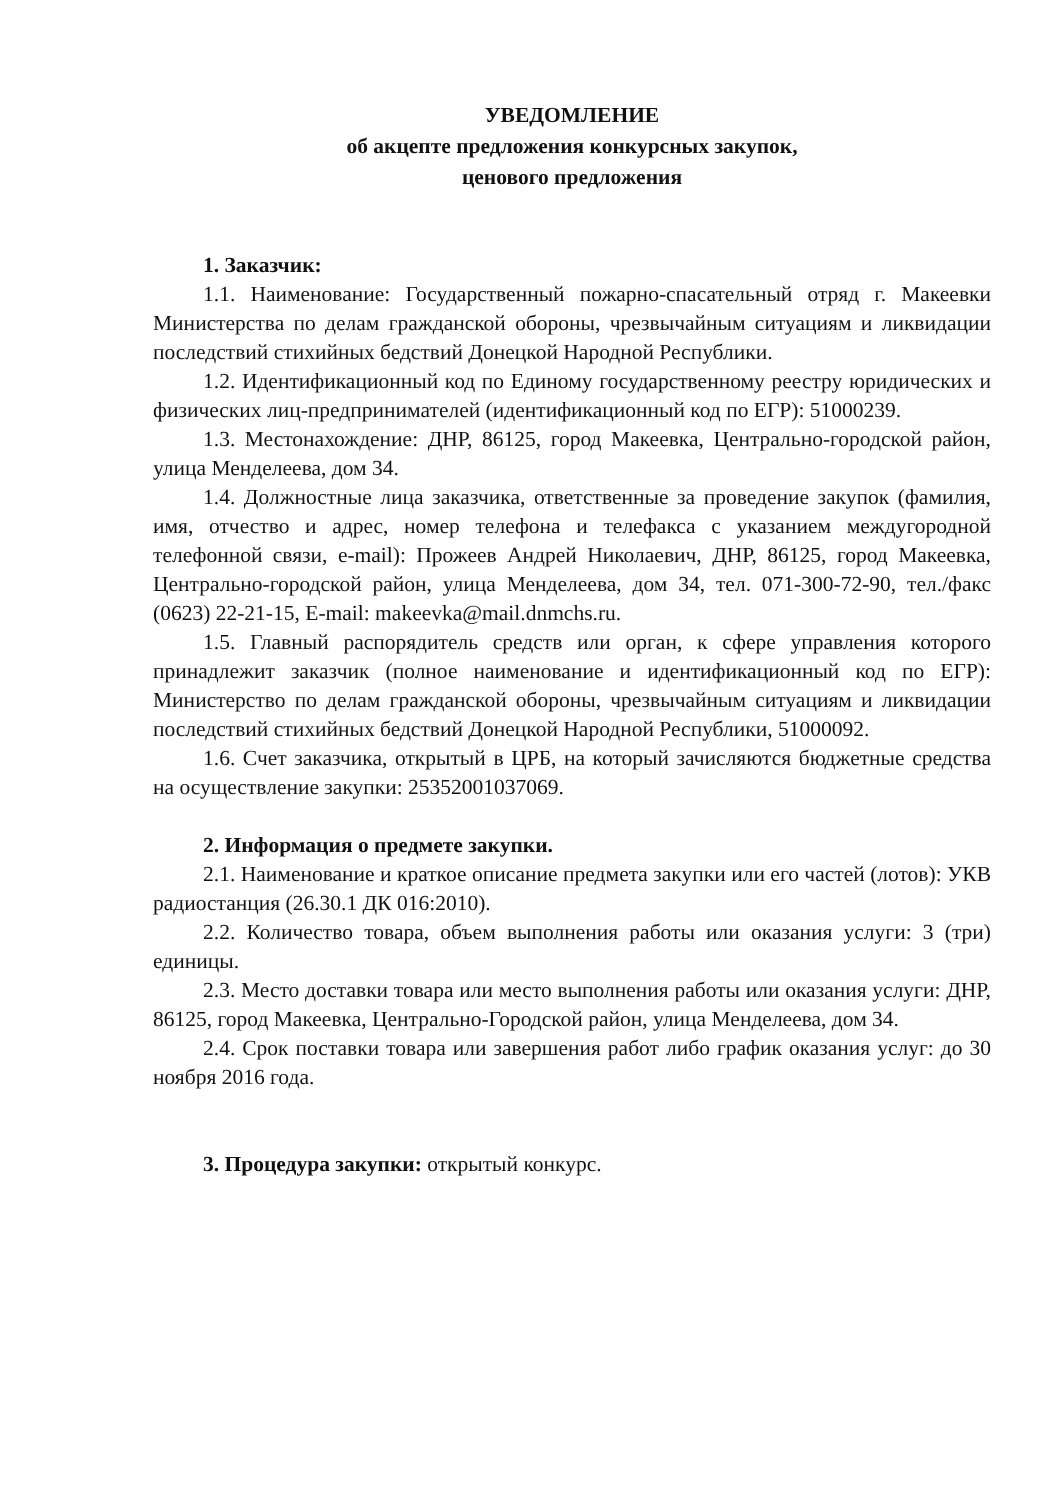УВЕДОМЛЕНИЕ
об акцепте предложения конкурсных закупок,
ценового предложения
1. Заказчик:
1.1. Наименование: Государственный пожарно-спасательный отряд г. Макеевки Министерства по делам гражданской обороны, чрезвычайным ситуациям и ликвидации последствий стихийных бедствий Донецкой Народной Республики.
1.2. Идентификационный код по Единому государственному реестру юридических и физических лиц-предпринимателей (идентификационный код по ЕГР): 51000239.
1.3. Местонахождение: ДНР, 86125, город Макеевка, Центрально-городской район, улица Менделеева, дом 34.
1.4. Должностные лица заказчика, ответственные за проведение закупок (фамилия, имя, отчество и адрес, номер телефона и телефакса с указанием междугородной телефонной связи, e-mail): Прожеев Андрей Николаевич, ДНР, 86125, город Макеевка, Центрально-городской район, улица Менделеева, дом 34, тел. 071-300-72-90, тел./факс (0623) 22-21-15, E-mail: makeevka@mail.dnmchs.ru.
1.5. Главный распорядитель средств или орган, к сфере управления которого принадлежит заказчик (полное наименование и идентификационный код по ЕГР): Министерство по делам гражданской обороны, чрезвычайным ситуациям и ликвидации последствий стихийных бедствий Донецкой Народной Республики, 51000092.
1.6. Счет заказчика, открытый в ЦРБ, на который зачисляются бюджетные средства на осуществление закупки: 25352001037069.
2. Информация о предмете закупки.
2.1. Наименование и краткое описание предмета закупки или его частей (лотов): УКВ радиостанция (26.30.1 ДК 016:2010).
2.2. Количество товара, объем выполнения работы или оказания услуги: 3 (три) единицы.
2.3. Место доставки товара или место выполнения работы или оказания услуги: ДНР, 86125, город Макеевка, Центрально-Городской район, улица Менделеева, дом 34.
2.4. Срок поставки товара или завершения работ либо график оказания услуг: до 30 ноября 2016 года.
3. Процедура закупки: открытый конкурс.